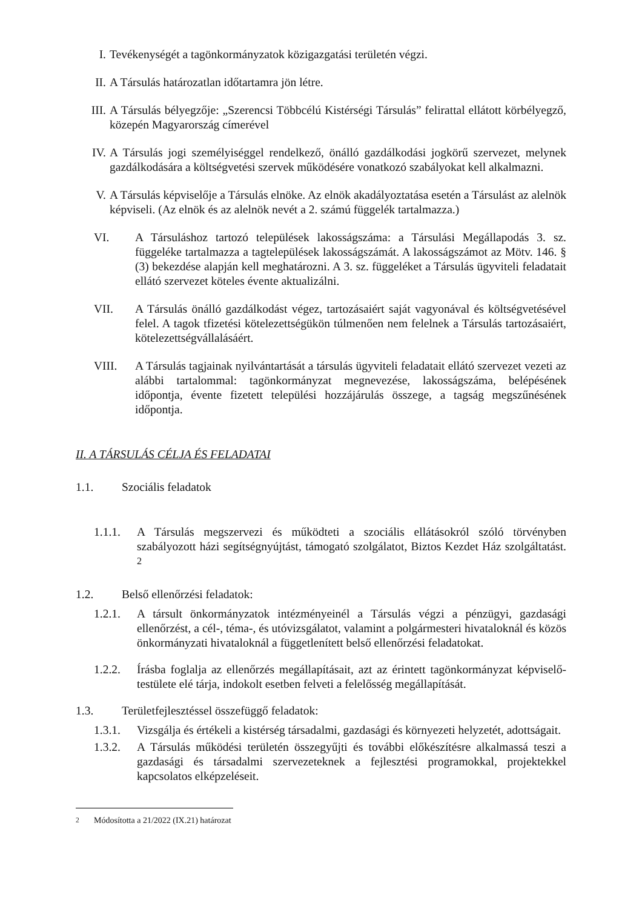I. Tevékenységét a tagönkormányzatok közigazgatási területén végzi.
II. A Társulás határozatlan időtartamra jön létre.
III. A Társulás bélyegzője: „Szerencsi Többcélú Kistérségi Társulás” felirattal ellátott körbélyegző, közepén Magyarország címerével
IV. A Társulás jogi személyiséggel rendelkező, önálló gazdálkodási jogkörű szervezet, melynek gazdálkodására a költségvetési szervek működésére vonatkozó szabályokat kell alkalmazni.
V. A Társulás képviselője a Társulás elnöke. Az elnök akadályoztatása esetén a Társulást az alelnök képviseli. (Az elnök és az alelnök nevét a 2. számú függelék tartalmazza.)
VI. A Társuláshoz tartozó települések lakosságszáma: a Társulási Megállapodás 3. sz. függeléke tartalmazza a tagtelepülések lakosságszámát. A lakosságszámot az Mötv. 146. § (3) bekezdése alapján kell meghatározni. A 3. sz. függeléket a Társulás ügyviteli feladatait ellátó szervezet köteles évente aktualizálni.
VII. A Társulás önálló gazdálkodást végez, tartozásaiért saját vagyonával és költségvetésével felel. A tagok tfizetési kötelezettségükön túlmenően nem felelnek a Társulás tartozásaiért, kötelezettségvállalásáért.
VIII. A Társulás tagjainak nyilvántartását a társulás ügyviteli feladatait ellátó szervezet vezeti az alábbi tartalommal: tagönkormányzat megnevezése, lakosságszáma, belépésének időpontja, évente fizetett települési hozzájárulás összege, a tagság megszűnésének időpontja.
II. A TÁRSULÁS CÉLJA ÉS FELADATAI
1.1. Szociális feladatok
1.1.1. A Társulás megszervezi és működteti a szociális ellátásokról szóló törvényben szabályozott házi segítségnyújtást, támogató szolgálatot, Biztos Kezdet Ház szolgáltatást. <sup>2</sup>
1.2. Belső ellenőrzési feladatok:
1.2.1. A társult önkormányzatok intézményeinél a Társulás végzi a pénzügyi, gazdasági ellenőrzést, a cél-, téma-, és utóvizsgálatot, valamint a polgármesteri hivataloknál és közös önkormányzati hivataloknál a függetlenített belső ellenőrzési feladatokat.
1.2.2. Írásba foglalja az ellenőrzés megállapításait, azt az érintett tagönkormányzat képviselő-testülete elé tárja, indokolt esetben felveti a felelősség megállapítását.
1.3. Területfejlesztéssel összefüggő feladatok:
1.3.1. Vizsgálja és értékeli a kistérség társadalmi, gazdasági és környezeti helyzetét, adottságait.
1.3.2. A Társulás működési területén összegyűjti és további előkészítésre alkalmassá teszi a gazdasági és társadalmi szervezeteknek a fejlesztési programokkal, projektekkel kapcsolatos elképzeléseit.
<sup>2</sup> Módosította a 21/2022 (IX.21) határozat